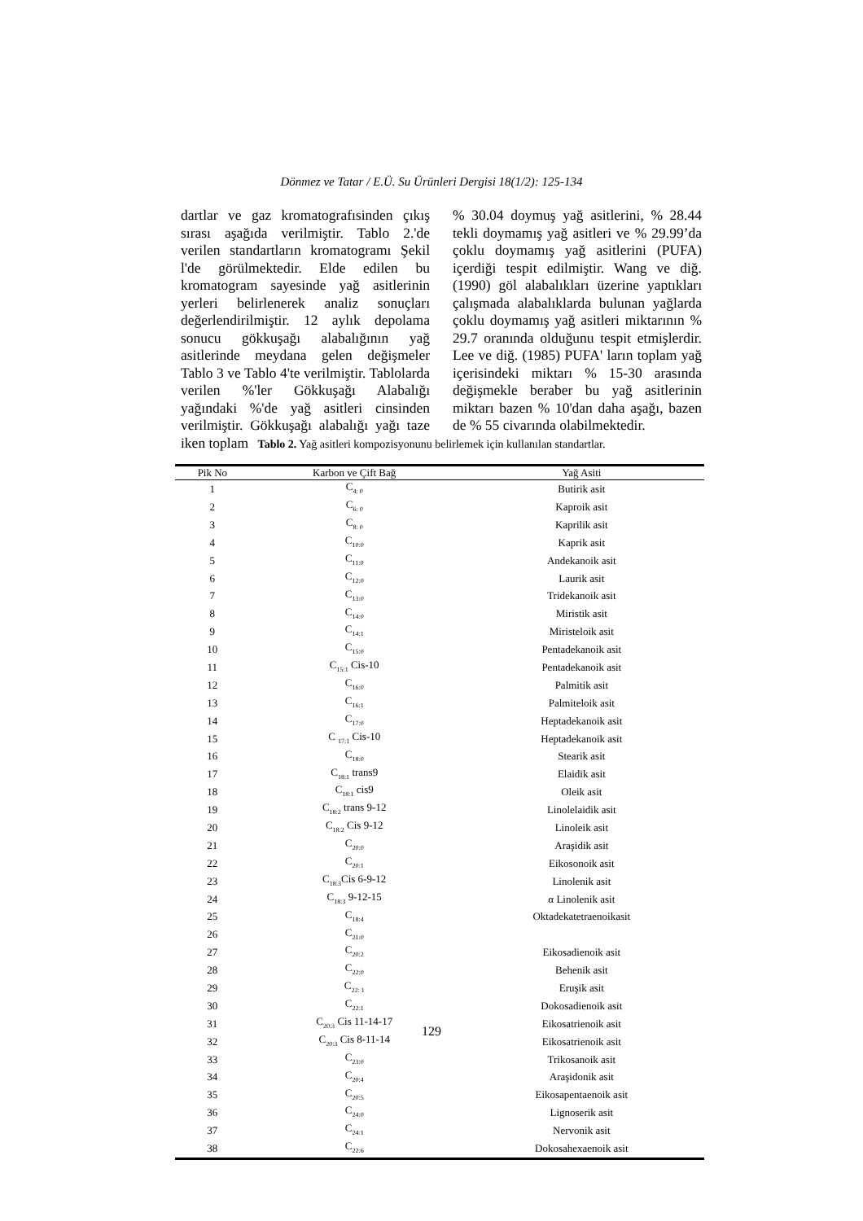Dönmez ve Tatar / E.Ü. Su Ürünleri Dergisi 18(1/2): 125-134
dartlar ve gaz kromatografısinden çıkış sırası aşağıda verilmiştir. Tablo 2.'de verilen standartların kromatogramı Şekil l'de görülmektedir. Elde edilen bu kromatogram sayesinde yağ asitlerinin yerleri belirlenerek analiz sonuçları değerlendirilmiştir. 12 aylık depolama sonucu gökkuşağı alabalığının yağ asitlerinde meydana gelen değişmeler Tablo 3 ve Tablo 4'te verilmiştir. Tablolarda verilen %'ler Gökkuşağı Alabalığı yağındaki %'de yağ asitleri cinsinden verilmiştir. Gökkuşağı alabalığı yağı taze iken toplam
% 30.04 doymuş yağ asitlerini, % 28.44 tekli doymamış yağ asitleri ve % 29.99’da çoklu doymamış yağ asitlerini (PUFA) içerdiği tespit edilmiştir. Wang ve diğ. (1990) göl alabalıkları üzerine yaptıkları çalışmada alabalıklarda bulunan yağlarda çoklu doymamış yağ asitleri miktarının % 29.7 oranında olduğunu tespit etmişlerdir. Lee ve diğ. (1985) PUFA' ların toplam yağ içerisindeki miktarı % 15-30 arasında değişmekle beraber bu yağ asitlerinin miktarı bazen % 10'dan daha aşağı, bazen de % 55 civarında olabilmektedir.
Tablo 2. Yağ asitleri kompozisyonunu belirlemek için kullanılan standartlar.
| Pik No | Karbon ve Çift Bağ | Yağ Asiti |
| --- | --- | --- |
| 1 | C<sub>4: 0</sub> | Butirik asit |
| 2 | C<sub>6: 0</sub> | Kaproik asit |
| 3 | C<sub>8: 0</sub> | Kaprilik asit |
| 4 | C<sub>10:0</sub> | Kaprik asit |
| 5 | C<sub>11:0</sub> | Andekanoik asit |
| 6 | C<sub>12:0</sub> | Laurik asit |
| 7 | C<sub>13:0</sub> | Tridekanoik asit |
| 8 | C<sub>14:0</sub> | Miristik asit |
| 9 | C<sub>14:1</sub> | Miristeloik asit |
| 10 | C<sub>15:0</sub> | Pentadekanoik asit |
| 11 | C<sub>15:1</sub> Cis-10 | Pentadekanoik asit |
| 12 | C<sub>16:0</sub> | Palmitik asit |
| 13 | C<sub>16:1</sub> | Palmiteloik asit |
| 14 | C<sub>17:0</sub> | Heptadekanoik asit |
| 15 | C <sub>17:1</sub> Cis-10 | Heptadekanoik asit |
| 16 | C<sub>18:0</sub> | Stearik asit |
| 17 | C<sub>18:1</sub> trans9 | Elaidik asit |
| 18 | C<sub>18:1</sub> cis9 | Oleik asit |
| 19 | C<sub>18:2</sub> trans 9-12 | Linolelaidik asit |
| 20 | C<sub>18:2</sub> Cis 9-12 | Linoleik asit |
| 21 | C<sub>20:0</sub> | Araşidik asit |
| 22 | C<sub>20:1</sub> | Eikosonoik asit |
| 23 | C<sub>18:3</sub>Cis 6-9-12 | Linolenik asit |
| 24 | C<sub>18:3</sub> 9-12-15 | α Linolenik asit |
| 25 | C<sub>18:4</sub> | Oktadekatetraenoikasit |
| 26 | C<sub>21:0</sub> | |
| 27 | C<sub>20:2</sub> | Eikosadienoik asit |
| 28 | C<sub>22:0</sub> | Behenik asit |
| 29 | C<sub>22: 1</sub> | Eruşik asit |
| 30 | C<sub>22:1</sub> | Dokosadienoik asit |
| 31 | C<sub>20:3</sub> Cis 11-14-17 | Eikosatrienoik asit |
| 32 | C<sub>20:3</sub> Cis 8-11-14 | Eikosatrienoik asit |
| 33 | C<sub>23:0</sub> | Trikosanoik asit |
| 34 | C<sub>20:4</sub> | Araşidonik asit |
| 35 | C<sub>20:5</sub> | Eikosapentaenoik asit |
| 36 | C<sub>24:0</sub> | Lignoserik asit |
| 37 | C<sub>24:1</sub> | Nervonik asit |
| 38 | C<sub>22:6</sub> | Dokosahexaenoik asit |
129